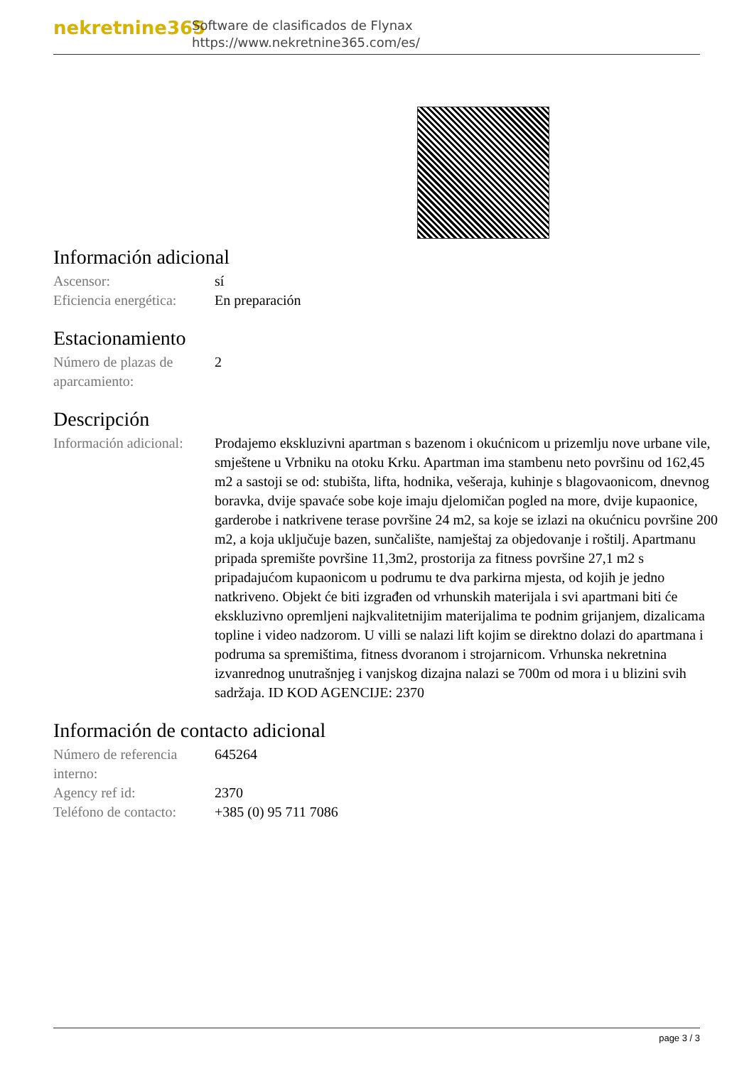nekretnine365
Software de clasificados de Flynax
https://www.nekretnine365.com/es/
Información adicional
| Ascensor: | sí |
| Eficiencia energética: | En preparación |
Estacionamiento
| Número de plazas de aparcamiento: | 2 |
Descripción
| Información adicional: | Prodajemo ekskluzivni apartman s bazenom i okućnicom u prizemlju nove urbane vile, smještene u Vrbniku na otoku Krku. Apartman ima stambenu neto površinu od 162,45 m2 a sastoji se od: stubišta, lifta, hodnika, vešeraja, kuhinje s blagovaonicom, dnevnog boravka, dvije spavaće sobe koje imaju djelomičan pogled na more, dvije kupaonice, garderobe i natkrivene terase površine 24 m2, sa koje se izlazi na okućnicu površine 200 m2, a koja uključuje bazen, sunčalište, namještaj za objedovanje i roštilj. Apartmanu pripada spremište površine 11,3m2, prostorija za fitness površine 27,1 m2 s pripadajućom kupaonicom u podrumu te dva parkirna mjesta, od kojih je jedno natkriveno. Objekt će biti izgrađen od vrhunskih materijala i svi apartmani biti će ekskluzivno opremljeni najkvalitetnijim materijalima te podnim grijanjem, dizalicama topline i video nadzorom. U villi se nalazi lift kojim se direktno dolazi do apartmana i podruma sa spremištima, fitness dvoranom i strojarnicom. Vrhunska nekretnina izvanrednog unutrašnjeg i vanjskog dizajna nalazi se 700m od mora i u blizini svih sadržaja. ID KOD AGENCIJE: 2370 |
Información de contacto adicional
| Número de referencia interno: | 645264 |
| Agency ref id: | 2370 |
| Teléfono de contacto: | +385 (0) 95 711 7086 |
page 3 / 3